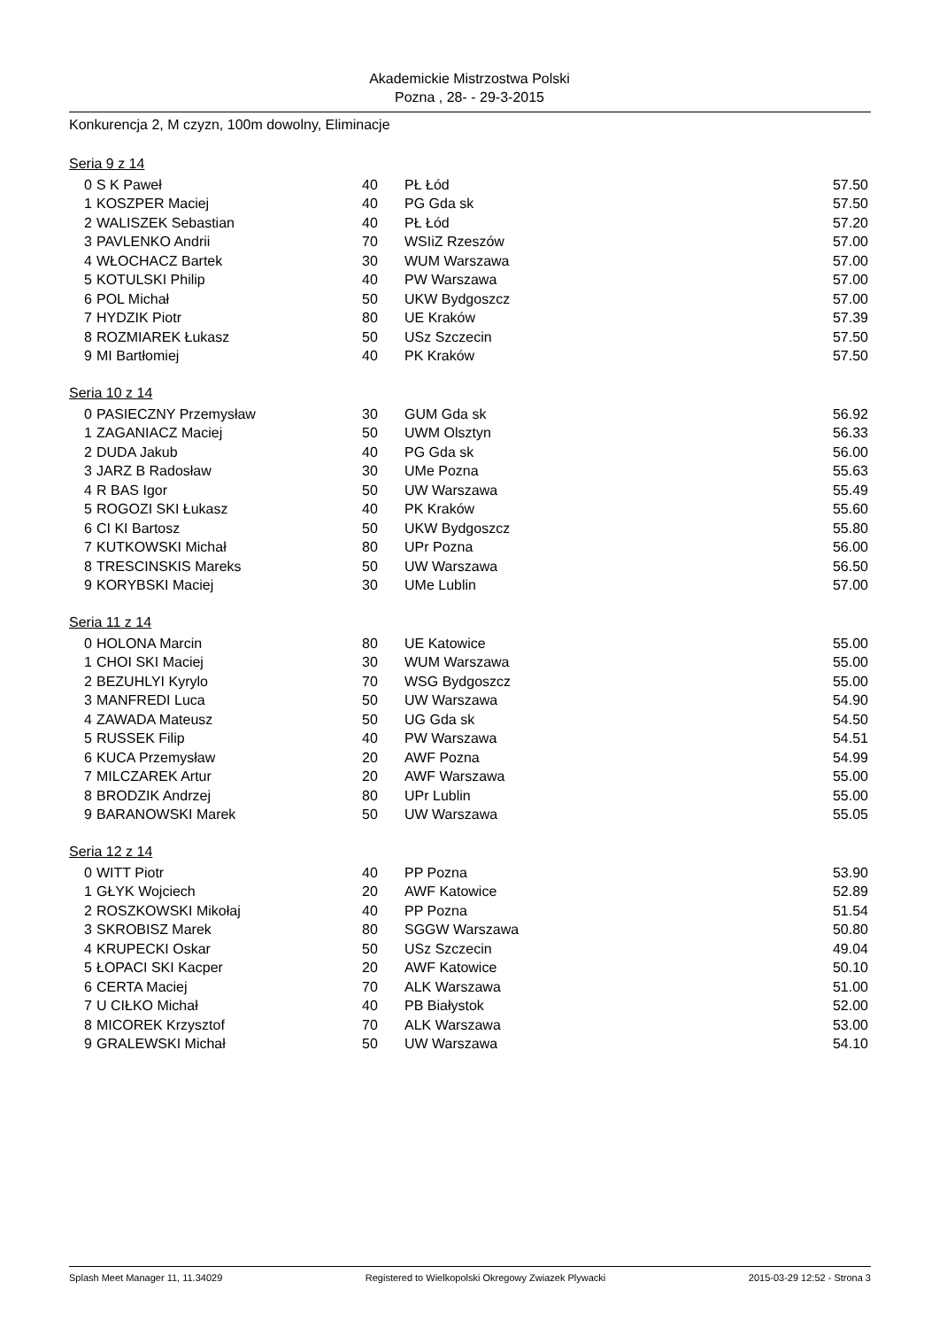Akademickie Mistrzostwa Polski
Pozna , 28- - 29-3-2015
Konkurencja 2, M czyzn, 100m dowolny, Eliminacje
Seria 9 z 14
| 0 | S K Paweł | 40 | PŁ Łód | 57.50 |
| 1 | KOSZPER Maciej | 40 | PG Gda sk | 57.50 |
| 2 | WALISZEK Sebastian | 40 | PŁ Łód | 57.20 |
| 3 | PAVLENKO Andrii | 70 | WSIiZ Rzeszów | 57.00 |
| 4 | WŁOCHACZ Bartek | 30 | WUM Warszawa | 57.00 |
| 5 | KOTULSKI Philip | 40 | PW Warszawa | 57.00 |
| 6 | POL Michał | 50 | UKW Bydgoszcz | 57.00 |
| 7 | HYDZIK Piotr | 80 | UE Kraków | 57.39 |
| 8 | ROZMIAREK Łukasz | 50 | USz Szczecin | 57.50 |
| 9 | MI Bartłomiej | 40 | PK Kraków | 57.50 |
Seria 10 z 14
| 0 | PASIECZNY Przemysław | 30 | GUM Gda sk | 56.92 |
| 1 | ZAGANIACZ Maciej | 50 | UWM Olsztyn | 56.33 |
| 2 | DUDA Jakub | 40 | PG Gda sk | 56.00 |
| 3 | JARZ B Radosław | 30 | UMe Pozna | 55.63 |
| 4 | R BAS Igor | 50 | UW Warszawa | 55.49 |
| 5 | ROGOZI SKI Łukasz | 40 | PK Kraków | 55.60 |
| 6 | CI KI Bartosz | 50 | UKW Bydgoszcz | 55.80 |
| 7 | KUTKOWSKI Michał | 80 | UPr Pozna | 56.00 |
| 8 | TRESCINSKIS Mareks | 50 | UW Warszawa | 56.50 |
| 9 | KORYBSKI Maciej | 30 | UMe Lublin | 57.00 |
Seria 11 z 14
| 0 | HOLONA Marcin | 80 | UE Katowice | 55.00 |
| 1 | CHOI SKI Maciej | 30 | WUM Warszawa | 55.00 |
| 2 | BEZUHLYI Kyrylo | 70 | WSG Bydgoszcz | 55.00 |
| 3 | MANFREDI Luca | 50 | UW Warszawa | 54.90 |
| 4 | ZAWADA Mateusz | 50 | UG Gda sk | 54.50 |
| 5 | RUSSEK Filip | 40 | PW Warszawa | 54.51 |
| 6 | KUCA Przemysław | 20 | AWF Pozna | 54.99 |
| 7 | MILCZAREK Artur | 20 | AWF Warszawa | 55.00 |
| 8 | BRODZIK Andrzej | 80 | UPr Lublin | 55.00 |
| 9 | BARANOWSKI Marek | 50 | UW Warszawa | 55.05 |
Seria 12 z 14
| 0 | WITT Piotr | 40 | PP Pozna | 53.90 |
| 1 | GŁYK Wojciech | 20 | AWF Katowice | 52.89 |
| 2 | ROSZKOWSKI Mikołaj | 40 | PP Pozna | 51.54 |
| 3 | SKROBISZ Marek | 80 | SGGW Warszawa | 50.80 |
| 4 | KRUPECKI Oskar | 50 | USz Szczecin | 49.04 |
| 5 | ŁOPACI SKI Kacper | 20 | AWF Katowice | 50.10 |
| 6 | CERTA Maciej | 70 | ALK Warszawa | 51.00 |
| 7 | U CIŁKO Michał | 40 | PB Białystok | 52.00 |
| 8 | MICOREK Krzysztof | 70 | ALK Warszawa | 53.00 |
| 9 | GRALEWSKI Michał | 50 | UW Warszawa | 54.10 |
Splash Meet Manager 11, 11.34029 Registered to Wielkopolski Okregowy Zwiazek Plywacki 2015-03-29 12:52 - Strona 3